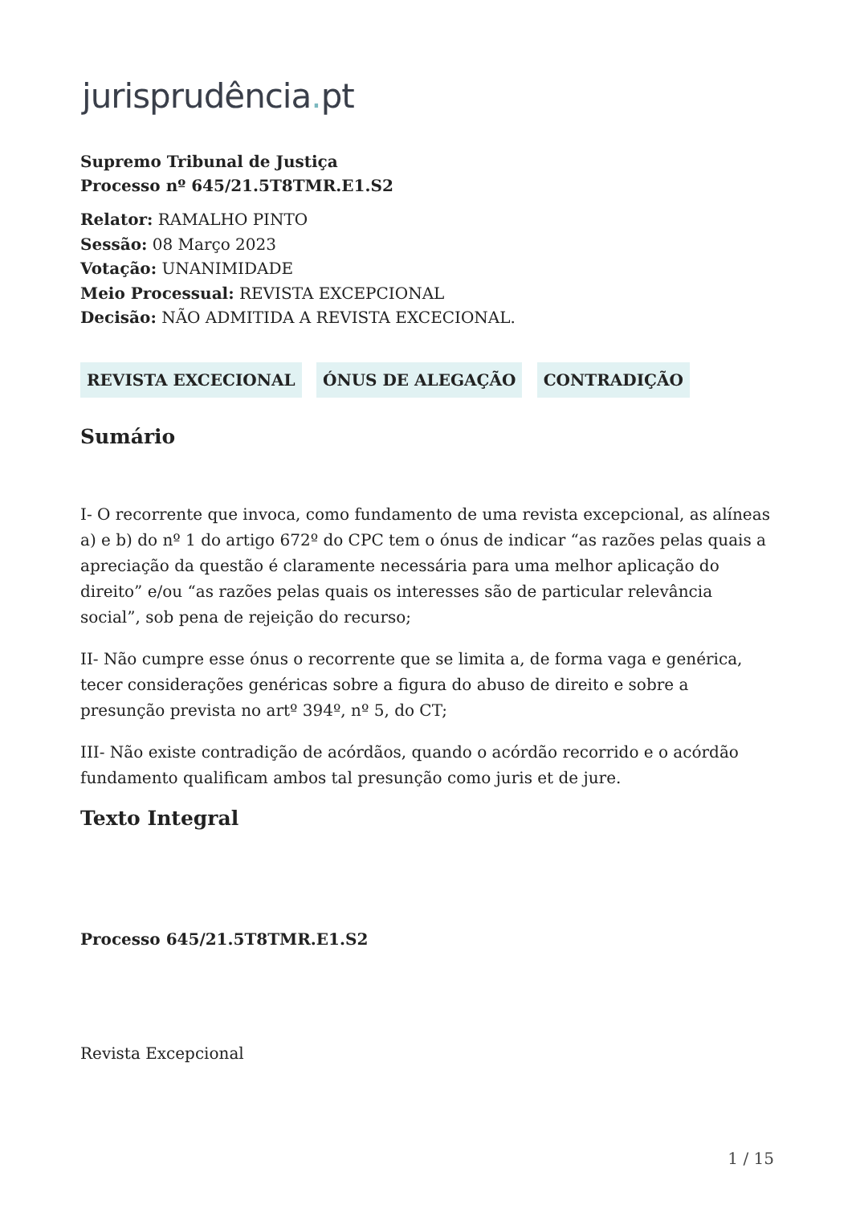jurisprudência. pt
Supremo Tribunal de Justiça
Processo nº 645/21.5T8TMR.E1.S2
Relator: RAMALHO PINTO
Sessão: 08 Março 2023
Votação: UNANIMIDADE
Meio Processual: REVISTA EXCEPCIONAL
Decisão: NÃO ADMITIDA A REVISTA EXCECIONAL.
REVISTA EXCECIONAL ÓNUS DE ALEGAÇÃO CONTRADIÇÃO
Sumário
I- O recorrente que invoca, como fundamento de uma revista excepcional, as alíneas a) e b) do nº 1 do artigo 672º do CPC tem o ónus de indicar “as razões pelas quais a apreciação da questão é claramente necessária para uma melhor aplicação do direito” e/ou “as razões pelas quais os interesses são de particular relevância social”, sob pena de rejeição do recurso;
II- Não cumpre esse ónus o recorrente que se limita a, de forma vaga e genérica, tecer considerações genéricas sobre a figura do abuso de direito e sobre a presunção prevista no artº 394º, nº 5, do CT;
III- Não existe contradição de acórdãos, quando o acórdão recorrido e o acórdão fundamento qualificam ambos tal presunção como juris et de jure.
Texto Integral
Processo 645/21.5T8TMR.E1.S2
Revista Excepcional
1 / 15